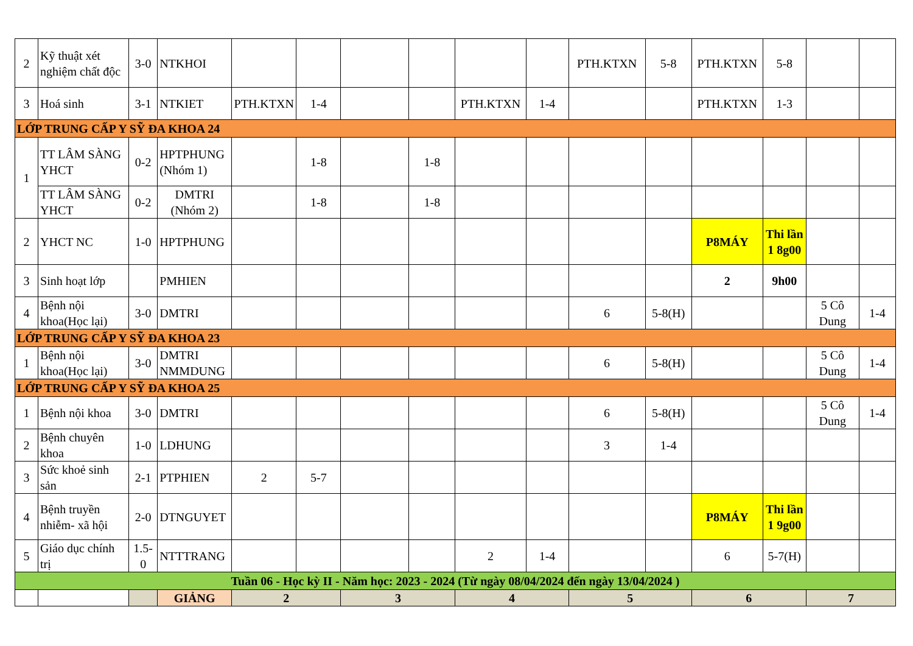| 2 | Kỹ thuật xét nghiệm chất độc | 3-0 | NTKHOI | | | | | | | PTH.KTXN | 5-8 | PTH.KTXN | 5-8 | | |
| 3 | Hoá sinh | 3-1 | NTKIET | PTH.KTXN | 1-4 | | | PTH.KTXN | 1-4 | | | PTH.KTXN | 1-3 | | |
| LỚP TRUNG CẤP Y SỸ ĐA KHOA 24 | | | | | | | | | | | | | | | |
| 1 | TT LÂM SÀNG YHCT | 0-2 | HPTPHUNG (Nhóm 1) | | 1-8 | | 1-8 | | | | | | | | |
| | TT LÂM SÀNG YHCT | 0-2 | DMTRI (Nhóm 2) | | 1-8 | | 1-8 | | | | | | | | |
| 2 | YHCT NC | 1-0 | HPTPHUNG | | | | | | | | | P8MÁY | Thi lần 1 8g00 | | |
| 3 | Sinh hoạt lớp | | PMHIEN | | | | | | | | | 2 | 9h00 | | |
| 4 | Bệnh nội khoa(Học lại) | 3-0 | DMTRI | | | | | | | 6 | 5-8(H) | | | 5 Cô Dung | 1-4 |
| LỚP TRUNG CẤP Y SỸ ĐA KHOA 23 | | | | | | | | | | | | | | | |
| 1 | Bệnh nội khoa(Học lại) | 3-0 | DMTRI NMMDUNG | | | | | | | 6 | 5-8(H) | | | 5 Cô Dung | 1-4 |
| LỚP TRUNG CẤP Y SỸ ĐA KHOA 25 | | | | | | | | | | | | | | | |
| 1 | Bệnh nội khoa | 3-0 | DMTRI | | | | | | | 6 | 5-8(H) | | | 5 Cô Dung | 1-4 |
| 2 | Bệnh chuyên khoa | 1-0 | LDHUNG | | | | | | | 3 | 1-4 | | | | |
| 3 | Sức khoẻ sinh sản | 2-1 | PTPHIEN | 2 | 5-7 | | | | | | | | | | |
| 4 | Bệnh truyền nhiễm- xã hội | 2-0 | DTNGUYET | | | | | | | | | P8MÁY | Thi lần 1 9g00 | | |
| 5 | Giáo dục chính trị | 1.5-0 | NTTTRANG | | | | | 2 | 1-4 | | | 6 | 5-7(H) | | |
| Tuần 06 - Học kỳ II - Năm học: 2023 - 2024 (Từ ngày 08/04/2024 đến ngày 13/04/2024 ) | | | | | | | | | | | | | | | |
| | | | GIẢNG | 2 | | 3 | | 4 | | 5 | | 6 | | 7 | |